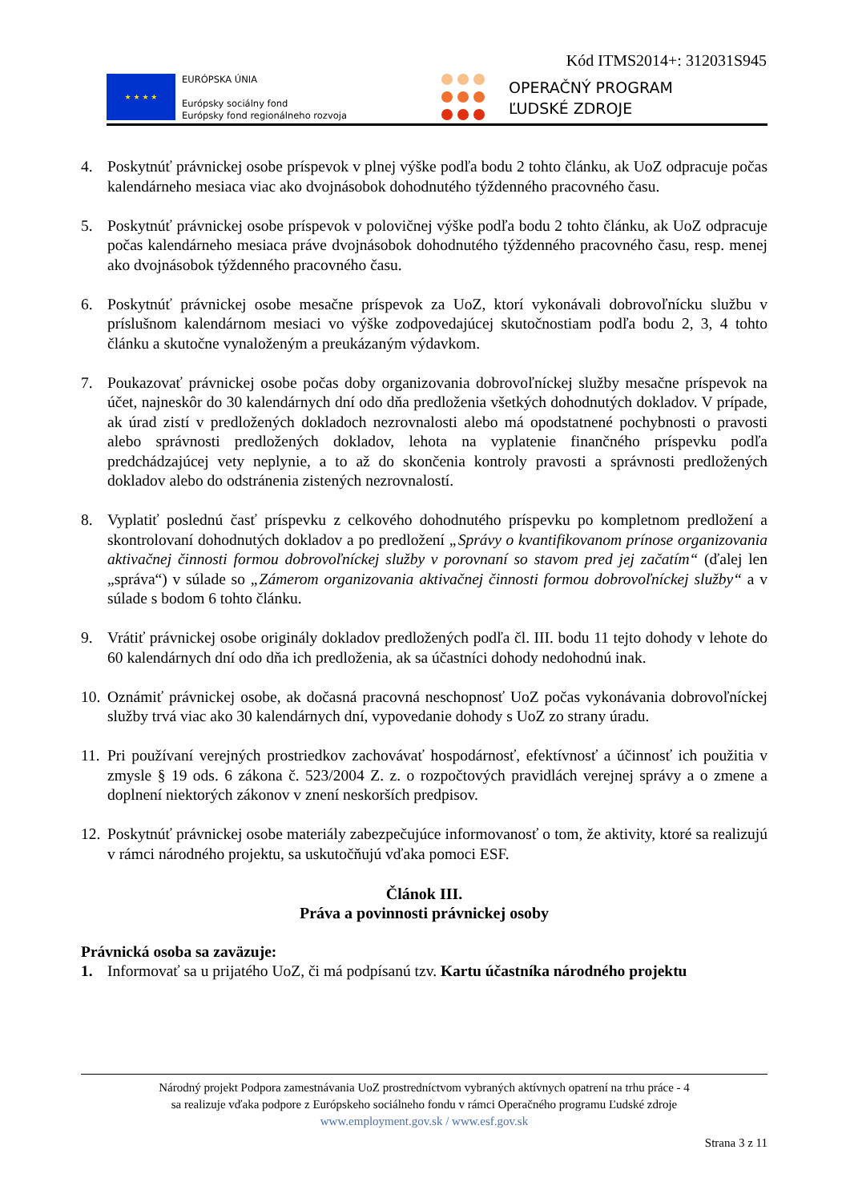Kód ITMS2014+: 312031S945
★ ★ ★ ★
EURÓPSKA ÚNIA
Európsky sociálny fond
Európsky fond regionálneho rozvoja
OPERAČNÝ PROGRAM
ĽUDSKÉ ZDROJE
4. Poskytnúť právnickej osobe príspevok v plnej výške podľa bodu 2 tohto článku, ak UoZ odpracuje počas kalendárneho mesiaca viac ako dvojnásobok dohodnutého týždenného pracovného času.
5. Poskytnúť právnickej osobe príspevok v polovičnej výške podľa bodu 2 tohto článku, ak UoZ odpracuje počas kalendárneho mesiaca práve dvojnásobok dohodnutého týždenného pracovného času, resp. menej ako dvojnásobok týždenného pracovného času.
6. Poskytnúť právnickej osobe mesačne príspevok za UoZ, ktorí vykonávali dobrovoľnícku službu v príslušnom kalendárnom mesiaci vo výške zodpovedajúcej skutočnostiam podľa bodu 2, 3, 4 tohto článku a skutočne vynaloženým a preukázaným výdavkom.
7. Poukazovať právnickej osobe počas doby organizovania dobrovoľníckej služby mesačne príspevok na účet, najneskôr do 30 kalendárnych dní odo dňa predloženia všetkých dohodnutých dokladov. V prípade, ak úrad zistí v predložených dokladoch nezrovnalosti alebo má opodstatnené pochybnosti o pravosti alebo správnosti predložených dokladov, lehota na vyplatenie finančného príspevku podľa predchádzajúcej vety neplynie, a to až do skončenia kontroly pravosti a správnosti predložených dokladov alebo do odstránenia zistených nezrovnalostí.
8. Vyplatiť poslednú časť príspevku z celkového dohodnutého príspevku po kompletnom predložení a skontrolovaní dohodnutých dokladov a po predložení „Správy o kvantifikovanom prínose organizovania aktivačnej činnosti formou dobrovoľníckej služby v porovnaní so stavom pred jej začatím“ (ďalej len „správa“) v súlade so „Zámerom organizovania aktivačnej činnosti formou dobrovoľníckej služby“ a v súlade s bodom 6 tohto článku.
9. Vrátiť právnickej osobe originály dokladov predložených podľa čl. III. bodu 11 tejto dohody v lehote do 60 kalendárnych dní odo dňa ich predloženia, ak sa účastníci dohody nedohodnú inak.
10. Oznámiť právnickej osobe, ak dočasná pracovná neschopnosť UoZ počas vykonávania dobrovoľníckej služby trvá viac ako 30 kalendárnych dní, vypovedanie dohody s UoZ zo strany úradu.
11. Pri používaní verejných prostriedkov zachovávať hospodárnosť, efektívnosť a účinnosť ich použitia v zmysle § 19 ods. 6 zákona č. 523/2004 Z. z. o rozpočtových pravidlách verejnej správy a o zmene a doplnení niektorých zákonov v znení neskorších predpisov.
12. Poskytnúť právnickej osobe materiály zabezpečujúce informovanosť o tom, že aktivity, ktoré sa realizujú v rámci národného projektu, sa uskutočňujú vďaka pomoci ESF.
Článok III.
Práva a povinnosti právnickej osoby
Právnická osoba sa zaväzuje:
1. Informovať sa u prijatého UoZ, či má podpísanú tzv. Kartu účastníka národného projektu
Národný projekt Podpora zamestnávania UoZ prostredníctvom vybraných aktívnych opatrení na trhu práce - 4
sa realizuje vďaka podpore z Európskeho sociálneho fondu v rámci Operačného programu Ľudské zdroje
www.employment.gov.sk / www.esf.gov.sk
Strana 3 z 11